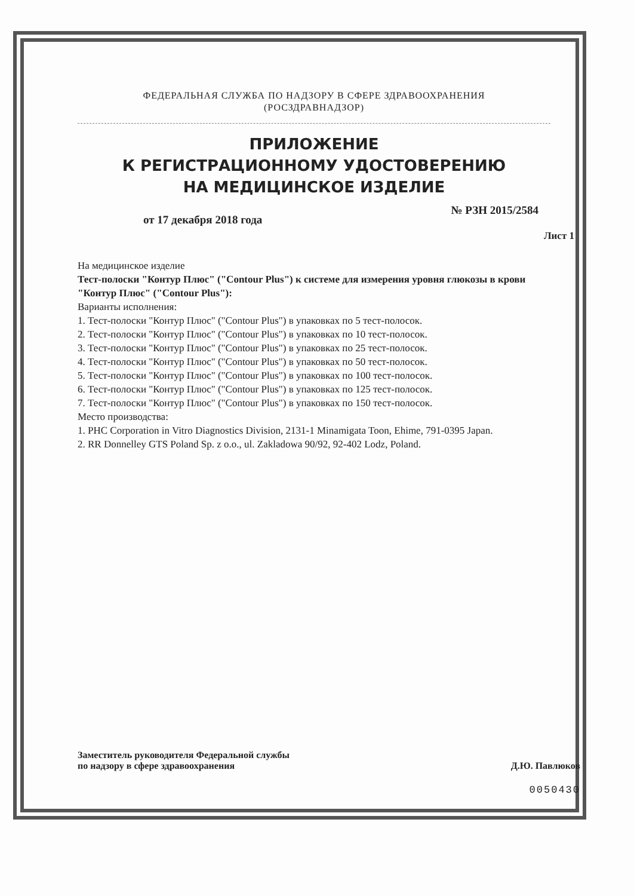ФЕДЕРАЛЬНАЯ СЛУЖБА ПО НАДЗОРУ В СФЕРЕ ЗДРАВООХРАНЕНИЯ
(РОСЗДРАВНАДЗОР)
ПРИЛОЖЕНИЕ
К РЕГИСТРАЦИОННОМУ УДОСТОВЕРЕНИЮ
НА МЕДИЦИНСКОЕ ИЗДЕЛИЕ
от 17 декабря 2018 года № РЗН 2015/2584
Лист 1
На медицинское изделие
Тест-полоски "Контур Плюс" ("Contour Plus") к системе для измерения уровня глюкозы в крови "Контур Плюс" ("Contour Plus"):
Варианты исполнения:
1. Тест-полоски "Контур Плюс" ("Contour Plus") в упаковках по 5 тест-полосок.
2. Тест-полоски "Контур Плюс" ("Contour Plus") в упаковках по 10 тест-полосок.
3. Тест-полоски "Контур Плюс" ("Contour Plus") в упаковках по 25 тест-полосок.
4. Тест-полоски "Контур Плюс" ("Contour Plus") в упаковках по 50 тест-полосок.
5. Тест-полоски "Контур Плюс" ("Contour Plus") в упаковках по 100 тест-полосок.
6. Тест-полоски "Контур Плюс" ("Contour Plus") в упаковках по 125 тест-полосок.
7. Тест-полоски "Контур Плюс" ("Contour Plus") в упаковках по 150 тест-полосок.
Место производства:
1. PHC Corporation in Vitro Diagnostics Division, 2131-1 Minamigata Toon, Ehime, 791-0395 Japan.
2. RR Donnelley GTS Poland Sp. z o.o., ul. Zakladowa 90/92, 92-402 Lodz, Poland.
Заместитель руководителя Федеральной службы
по надзору в сфере здравоохранения Д.Ю. Павлюков
0050430